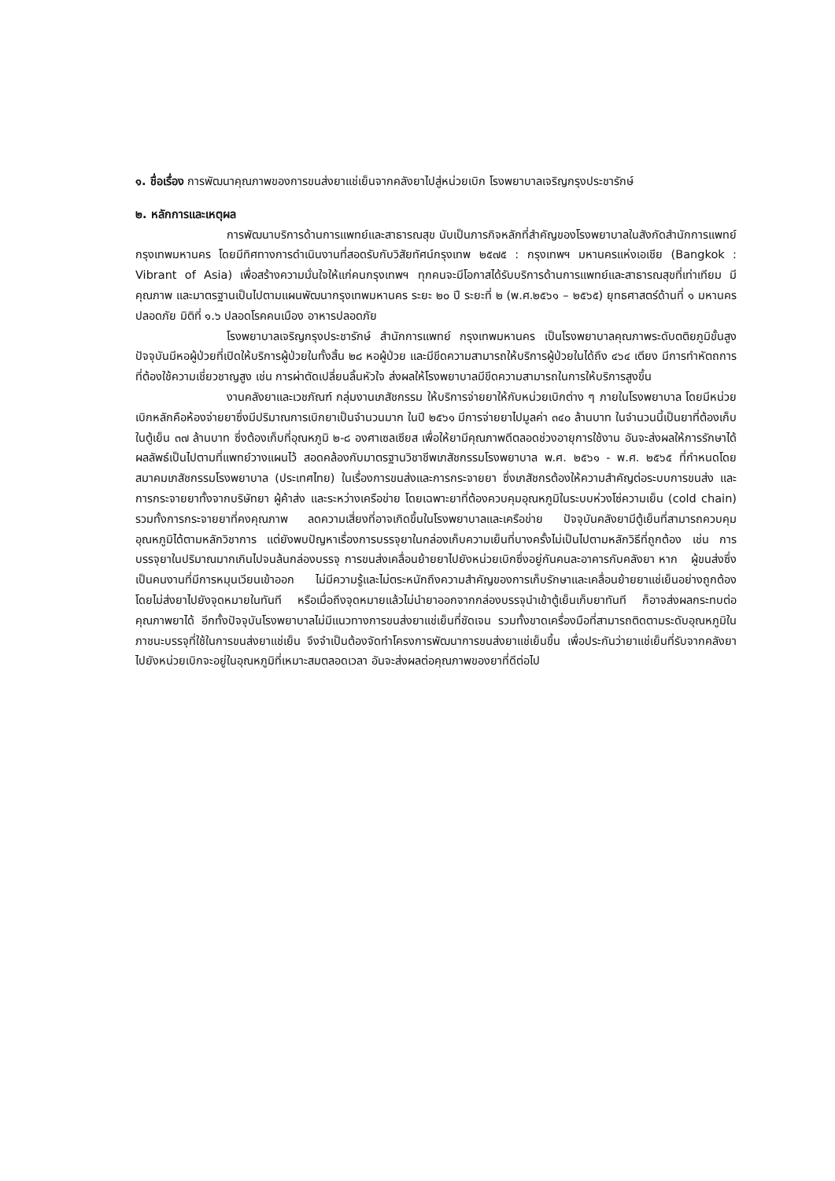๑. ชื่อเรื่อง การพัฒนาคุณภาพของการขนส่งยาแช่เย็นจากคลังยาไปสู่หน่วยเบิก โรงพยาบาลเจริญกรุงประชารักษ์
๒. หลักการและเหตุผล
การพัฒนาบริการด้านการแพทย์และสาธารณสุข นับเป็นภารกิจหลักที่สำคัญของโรงพยาบาลในสังกัดสำนักการแพทย์ กรุงเทพมหานคร โดยมีทิศทางการดำเนินงานที่สอดรับกับวิสัยทัศน์กรุงเทพ ๒๕๗๕ : กรุงเทพฯ มหานครแห่งเอเชีย (Bangkok : Vibrant of Asia) เพื่อสร้างความมั่นใจให้แก่คนกรุงเทพฯ ทุกคนจะมีโอกาสได้รับบริการด้านการแพทย์และสาธารณสุขที่เท่าเทียม มีคุณภาพ และมาตรฐานเป็นไปตามแผนพัฒนากรุงเทพมหานคร ระยะ ๒๐ ปี ระยะที่ ๒ (พ.ศ.๒๕๖๑ – ๒๕๖๕) ยุทธศาสตร์ด้านที่ ๑ มหานครปลอดภัย มิติที่ ๑.๖ ปลอดโรคคนเมือง อาหารปลอดภัย
โรงพยาบาลเจริญกรุงประชารักษ์ สำนักการแพทย์ กรุงเทพมหานคร เป็นโรงพยาบาลคุณภาพระดับตติยภูมิขั้นสูง ปัจจุบันมีหอผู้ป่วยที่เปิดให้บริการผู้ป่วยในทั้งสิ้น ๒๘ หอผู้ป่วย และมีขีดความสามารถให้บริการผู้ป่วยในได้ถึง ๔๖๔ เตียง มีการทำหัตถการที่ต้องใช้ความเชี่ยวชาญสูง เช่น การผ่าตัดเปลี่ยนลิ้นหัวใจ ส่งผลให้โรงพยาบาลมีขีดความสามารถในการให้บริการสูงขึ้น
งานคลังยาและเวชภัณฑ์ กลุ่มงานเภสัชกรรม ให้บริการจ่ายยาให้กับหน่วยเบิกต่าง ๆ ภายในโรงพยาบาล โดยมีหน่วยเบิกหลักคือห้องจ่ายยาซึ่งมีปริมาณการเบิกยาเป็นจำนวนมาก ในปี ๒๕๖๑ มีการจ่ายยาไปมูลค่า ๓๔๐ ล้านบาท ในจำนวนนี้เป็นยาที่ต้องเก็บในตู้เย็น ๓๗ ล้านบาท ซึ่งต้องเก็บที่อุณหภูมิ ๒-๘ องศาเซลเซียส เพื่อให้ยามีคุณภาพดีตลอดช่วงอายุการใช้งาน อันจะส่งผลให้การรักษาได้ผลลัพธ์เป็นไปตามที่แพทย์วางแผนไว้ สอดคล้องกับมาตรฐานวิชาชีพเภสัชกรรมโรงพยาบาล พ.ศ. ๒๕๖๑ - พ.ศ. ๒๕๖๕ ที่กำหนดโดยสมาคมเภสัชกรรมโรงพยาบาล (ประเทศไทย) ในเรื่องการขนส่งและการกระจายยา ซึ่งเภสัชกรต้องให้ความสำคัญต่อระบบการขนส่ง และการกระจายยาทั้งจากบริษัทยา ผู้ค้าส่ง และระหว่างเครือข่าย โดยเฉพาะยาที่ต้องควบคุมอุณหภูมิในระบบห่วงโซ่ความเย็น (cold chain) รวมทั้งการกระจายยาที่คงคุณภาพ ลดความเสี่ยงที่อาจเกิดขึ้นในโรงพยาบาลและเครือข่าย ปัจจุบันคลังยามีตู้เย็นที่สามารถควบคุมอุณหภูมิได้ตามหลักวิชาการ แต่ยังพบปัญหาเรื่องการบรรจุยาในกล่องเก็บความเย็นที่บางครั้งไม่เป็นไปตามหลักวิธีที่ถูกต้อง เช่น การบรรจุยาในปริมาณมากเกินไปจนล้นกล่องบรรจุ การขนส่งเคลื่อนย้ายยาไปยังหน่วยเบิกซึ่งอยู่กันคนละอาคารกับคลังยา หาก ผู้ขนส่งซึ่งเป็นคนงานที่มีการหมุนเวียนเข้าออก ไม่มีความรู้และไม่ตระหนักถึงความสำคัญของการเก็บรักษาและเคลื่อนย้ายยาแช่เย็นอย่างถูกต้อง โดยไม่ส่งยาไปยังจุดหมายในทันที หรือเมื่อถึงจุดหมายแล้วไม่นำยาออกจากกล่องบรรจุนำเข้าตู้เย็นเก็บยาทันที ก็อาจส่งผลกระทบต่อคุณภาพยาได้ อีกทั้งปัจจุบันโรงพยาบาลไม่มีแนวทางการขนส่งยาแช่เย็นที่ชัดเจน รวมทั้งขาดเครื่องมือที่สามารถติดตามระดับอุณหภูมิในภาชนะบรรจุที่ใช้ในการขนส่งยาแช่เย็น จึงจำเป็นต้องจัดทำโครงการพัฒนาการขนส่งยาแช่เย็นขึ้น เพื่อประกันว่ายาแช่เย็นที่รับจากคลังยาไปยังหน่วยเบิกจะอยู่ในอุณหภูมิที่เหมาะสมตลอดเวลา อันจะส่งผลต่อคุณภาพของยาที่ดีต่อไป